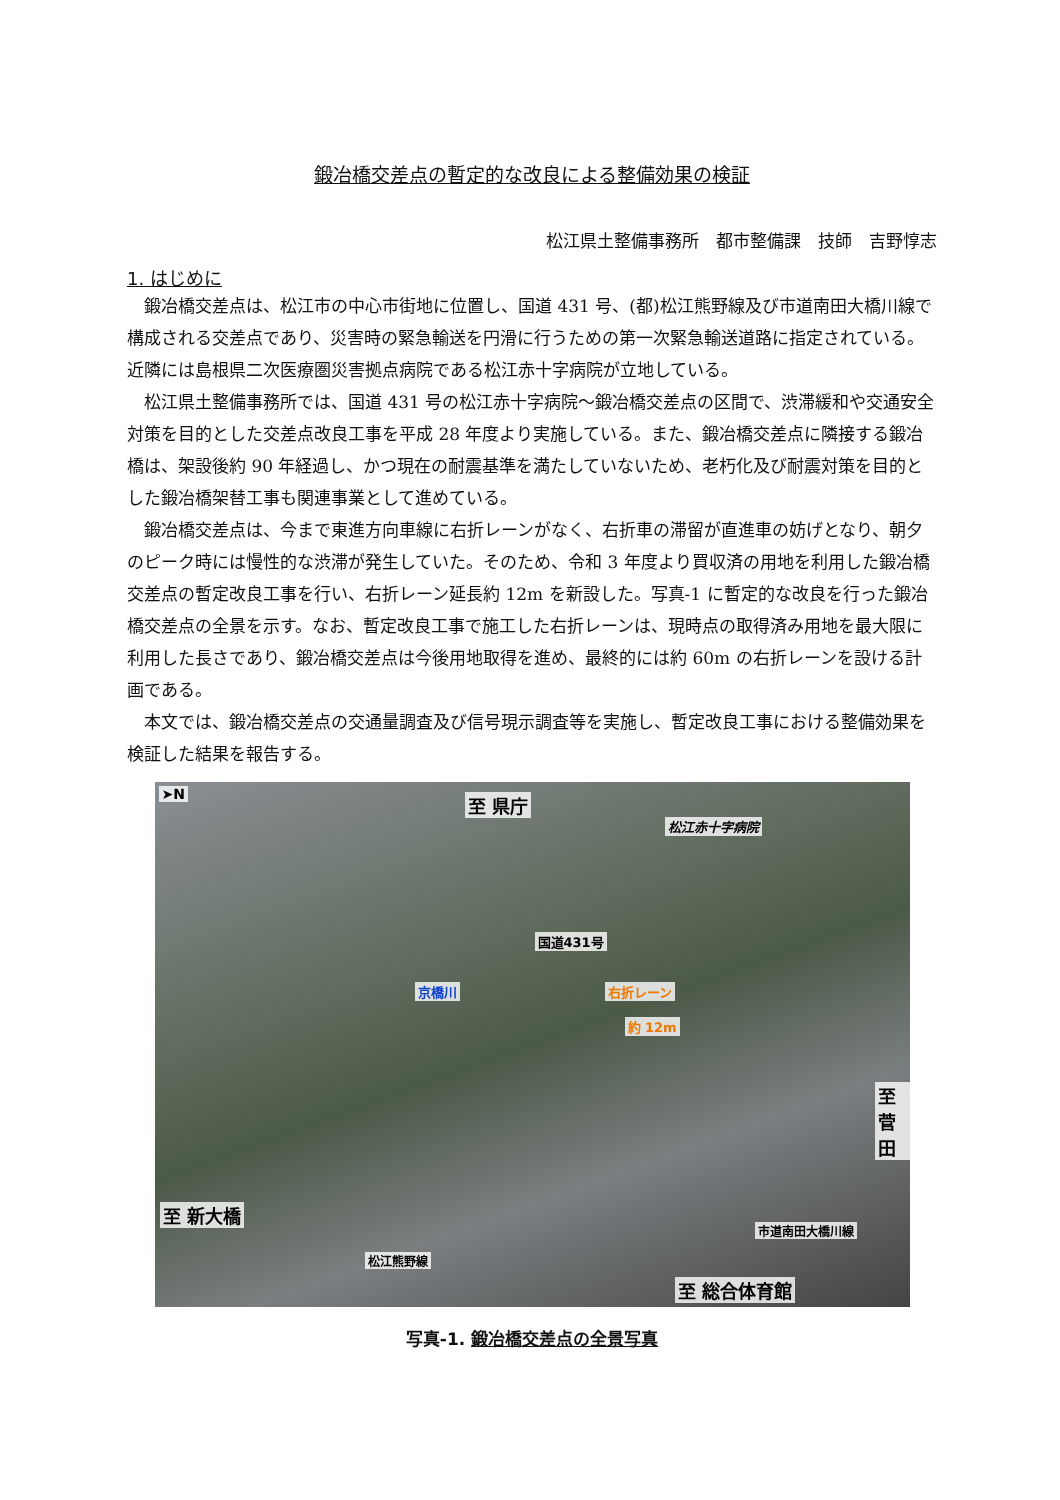鍛冶橋交差点の暫定的な改良による整備効果の検証
松江県土整備事務所　都市整備課　技師　吉野惇志
1. はじめに
鍛冶橋交差点は、松江市の中心市街地に位置し、国道 431 号、(都)松江熊野線及び市道南田大橋川線で構成される交差点であり、災害時の緊急輸送を円滑に行うための第一次緊急輸送道路に指定されている。近隣には島根県二次医療圏災害拠点病院である松江赤十字病院が立地している。
松江県土整備事務所では、国道 431 号の松江赤十字病院～鍛冶橋交差点の区間で、渋滞緩和や交通安全対策を目的とした交差点改良工事を平成 28 年度より実施している。また、鍛冶橋交差点に隣接する鍛冶橋は、架設後約 90 年経過し、かつ現在の耐震基準を満たしていないため、老朽化及び耐震対策を目的とした鍛冶橋架替工事も関連事業として進めている。
鍛冶橋交差点は、今まで東進方向車線に右折レーンがなく、右折車の滞留が直進車の妨げとなり、朝夕のピーク時には慢性的な渋滞が発生していた。そのため、令和 3 年度より買収済の用地を利用した鍛冶橋交差点の暫定改良工事を行い、右折レーン延長約 12m を新設した。写真-1 に暫定的な改良を行った鍛冶橋交差点の全景を示す。なお、暫定改良工事で施工した右折レーンは、現時点の取得済み用地を最大限に利用した長さであり、鍛冶橋交差点は今後用地取得を進め、最終的には約 60m の右折レーンを設ける計画である。
本文では、鍛冶橋交差点の交通量調査及び信号現示調査等を実施し、暫定改良工事における整備効果を検証した結果を報告する。
➤N 至 県庁
松江赤十字病院
国道431号
京橋川 右折レーン
約 12m
至 菅田
至 新大橋
松江熊野線
市道南田大橋川線
至 総合体育館
写真-1. 鍛冶橋交差点の全景写真